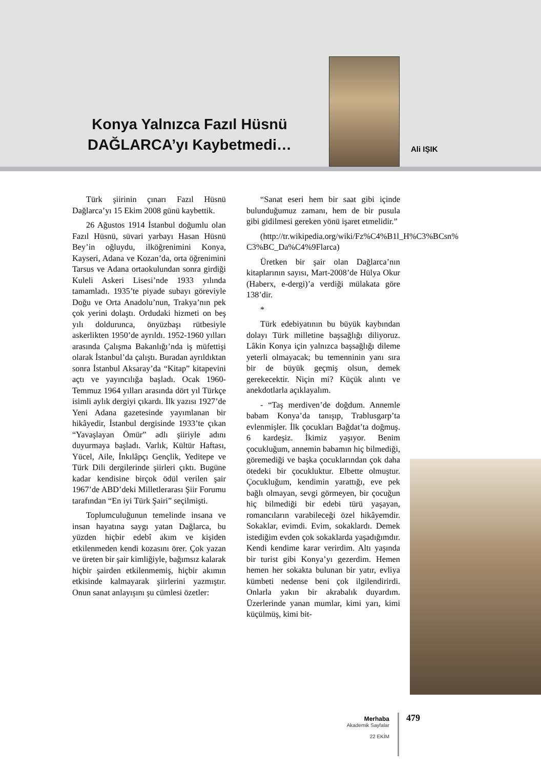Konya Yalnızca Fazıl Hüsnü DAĞLARCA’yı Kaybetmedi…
Ali IŞIK
Türk şiirinin çınarı Fazıl Hüsnü Dağlarca’yı 15 Ekim 2008 günü kaybettik.
26 Ağustos 1914 İstanbul doğumlu olan Fazıl Hüsnü, süvari yarbayı Hasan Hüsnü Bey’in oğluydu, ilköğrenimini Konya, Kayseri, Adana ve Kozan’da, orta öğrenimini Tarsus ve Adana ortaokulundan sonra girdiği Kuleli Askeri Lisesi’nde 1933 yılında tamamladı. 1935’te piyade subayı göreviyle Doğu ve Orta Anadolu’nun, Trakya’nın pek çok yerini dolaştı. Ordudaki hizmeti on beş yılı doldurunca, önyüzbaşı rütbesiyle askerlikten 1950’de ayrıldı. 1952-1960 yılları arasında Çalışma Bakanlığı’nda iş müfettişi olarak İstanbul’da çalıştı. Buradan ayrıldıktan sonra İstanbul Aksaray’da “Kitap” kitapevini açtı ve yayıncılığa başladı. Ocak 1960-Temmuz 1964 yılları arasında dört yıl Türkçe isimli aylık dergiyi çıkardı. İlk yazısı 1927’de Yeni Adana gazetesinde yayımlanan bir hikâyedir, İstanbul dergisinde 1933’te çıkan “Yavaşlayan Ömür” adlı şiiriyle adını duyurmaya başladı. Varlık, Kültür Haftası, Yücel, Aile, İnkılâpçı Gençlik, Yeditepe ve Türk Dili dergilerinde şiirleri çıktı. Bugüne kadar kendisine birçok ödül verilen şair 1967’de ABD’deki Milletlerarası Şiir Forumu tarafından “En iyi Türk Şairi” seçilmişti.
Toplumculuğunun temelinde insana ve insan hayatına saygı yatan Dağlarca, bu yüzden hiçbir edebî akım ve kişiden etkilenmeden kendi kozasını örer. Çok yazan ve üreten bir şair kimliğiyle, bağımsız kalarak hiçbir şairden etkilenmemiş, hiçbir akımın etkisinde kalmayarak şiirlerini yazmıştır. Onun sanat anlayışını şu cümlesi özetler:
“Sanat eseri hem bir saat gibi içinde bulunduğumuz zamanı, hem de bir pusula gibi gidilmesi gereken yönü işaret etmelidir.”
(http://tr.wikipedia.org/wiki/Fz%C4%B1l_H%C3%BCsn% C3%BC_Da%C4%9Flarca)
Üretken bir şair olan Dağlarca’nın kitaplarının sayısı, Mart-2008’de Hülya Okur (Haberx, e-dergi)’a verdiği mülakata göre 138’dir.
*
Türk edebiyatının bu büyük kaybından dolayı Türk milletine başsağlığı diliyoruz. Lâkin Konya için yalnızca başsağlığı dileme yeterli olmayacak; bu temenninin yanı sıra bir de büyük geçmiş olsun, demek gerekecektir. Niçin mi? Küçük alıntı ve anekdotlarla açıklayalım.
- “Taş merdiven’de doğdum. Annemle babam Konya’da tanışıp, Trablusgarp’ta evlenmişler. İlk çocukları Bağdat’ta doğmuş. 6 kardeşiz. İkimiz yaşıyor. Benim çocukluğum, annemin babamın hiç bilmediği, göremediği ve başka çocuklarından çok daha ötedeki bir çocukluktur. Elbette olmuştur. Çocukluğum, kendimin yarattığı, eve pek bağlı olmayan, sevgi görmeyen, bir çocuğun hiç bilmediği bir edebi türü yaşayan, romancıların varabileceği özel hikâyemdir. Sokaklar, evimdi. Evim, sokaklardı. Demek istediğim evden çok sokaklarda yaşadığımdır. Kendi kendime karar verirdim. Altı yaşında bir turist gibi Konya’yı gezerdim. Hemen hemen her sokakta bulunan bir yatır, evliya kümbeti nedense beni çok ilgilendirirdi. Onlarla yakın bir akrabalık duyardım. Üzerlerinde yanan mumlar, kimi yarı, kimi küçülmüş, kimi bit-
Merhaba
Akademik Sayfalar
22 EKİM
479